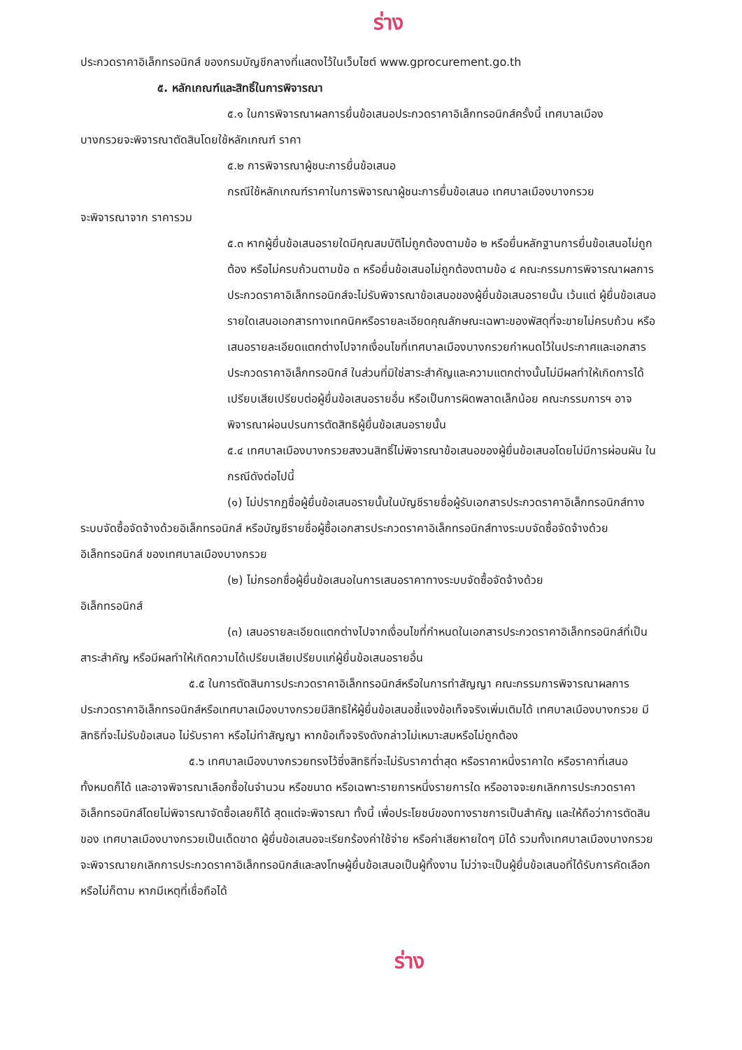ร่าง
ประกวดราคาอิเล็กทรอนิกส์ ของกรมบัญชีกลางที่แสดงไว้ในเว็บไซต์ www.gprocurement.go.th
๕. หลักเกณฑ์และสิทธิ์ในการพิจารณา
๕.๑ ในการพิจารณาผลการยื่นข้อเสนอประกวดราคาอิเล็กทรอนิกส์ครั้งนี้ เทศบาลเมือง
บางกรวยจะพิจารณาตัดสินโดยใช้หลักเกณฑ์ ราคา
๕.๒ การพิจารณาผู้ชนะการยื่นข้อเสนอ
กรณีใช้หลักเกณฑ์ราคาในการพิจารณาผู้ชนะการยื่นข้อเสนอ เทศบาลเมืองบางกรวย
จะพิจารณาจาก ราคารวม
๕.๓ หากผู้ยื่นข้อเสนอรายใดมีคุณสมบัติไม่ถูกต้องตามข้อ ๒ หรือยื่นหลักฐานการยื่นข้อเสนอไม่ถูกต้อง หรือไม่ครบถ้วนตามข้อ ๓ หรือยื่นข้อเสนอไม่ถูกต้องตามข้อ ๔ คณะกรรมการพิจารณาผลการประกวดราคาอิเล็กทรอนิกส์จะไม่รับพิจารณาข้อเสนอของผู้ยื่นข้อเสนอรายนั้น เว้นแต่ ผู้ยื่นข้อเสนอรายใดเสนอเอกสารทางเทคนิคหรือรายละเอียดคุณลักษณะเฉพาะของพัสดุที่จะขายไม่ครบถ้วน หรือเสนอรายละเอียดแตกต่างไปจากเงื่อนไขที่เทศบาลเมืองบางกรวยกำหนดไว้ในประกาศและเอกสารประกวดราคาอิเล็กทรอนิกส์ ในส่วนที่มิใช่สาระสำคัญและความแตกต่างนั้นไม่มีผลทำให้เกิดการได้เปรียบเสียเปรียบต่อผู้ยื่นข้อเสนอรายอื่น หรือเป็นการผิดพลาดเล็กน้อย คณะกรรมการฯ อาจพิจารณาผ่อนปรนการตัดสิทธิผู้ยื่นข้อเสนอรายนั้น
๕.๔ เทศบาลเมืองบางกรวยสงวนสิทธิ์ไม่พิจารณาข้อเสนอของผู้ยื่นข้อเสนอโดยไม่มีการผ่อนผัน ในกรณีดังต่อไปนี้
(๑) ไม่ปรากฏชื่อผู้ยื่นข้อเสนอรายนั้นในบัญชีรายชื่อผู้รับเอกสารประกวดราคาอิเล็กทรอนิกส์ทางระบบจัดซื้อจัดจ้างด้วยอิเล็กทรอนิกส์ หรือบัญชีรายชื่อผู้ซื้อเอกสารประกวดราคาอิเล็กทรอนิกส์ทางระบบจัดซื้อจัดจ้างด้วยอิเล็กทรอนิกส์ ของเทศบาลเมืองบางกรวย
(๒) ไม่กรอกชื่อผู้ยื่นข้อเสนอในการเสนอราคาทางระบบจัดซื้อจัดจ้างด้วย
อิเล็กทรอนิกส์
(๓) เสนอรายละเอียดแตกต่างไปจากเงื่อนไขที่กำหนดในเอกสารประกวดราคาอิเล็กทรอนิกส์ที่เป็นสาระสำคัญ หรือมีผลทำให้เกิดความได้เปรียบเสียเปรียบแก่ผู้ยื่นข้อเสนอรายอื่น
๕.๕ ในการตัดสินการประกวดราคาอิเล็กทรอนิกส์หรือในการทำสัญญา คณะกรรมการพิจารณาผลการประกวดราคาอิเล็กทรอนิกส์หรือเทศบาลเมืองบางกรวยมีสิทธิให้ผู้ยื่นข้อเสนอชี้แจงข้อเท็จจริงเพิ่มเติมได้ เทศบาลเมืองบางกรวย มีสิทธิที่จะไม่รับข้อเสนอ ไม่รับราคา หรือไม่ทำสัญญา หากข้อเท็จจริงดังกล่าวไม่เหมาะสมหรือไม่ถูกต้อง
๕.๖ เทศบาลเมืองบางกรวยทรงไว้ซึ่งสิทธิที่จะไม่รับราคาต่ำสุด หรือราคาหนึ่งราคาใด หรือราคาที่เสนอทั้งหมดก็ได้ และอาจพิจารณาเลือกซื้อในจำนวน หรือขนาด หรือเฉพาะรายการหนึ่งรายการใด หรืออาจจะยกเลิกการประกวดราคาอิเล็กทรอนิกส์โดยไม่พิจารณาจัดซื้อเลยก็ได้ สุดแต่จะพิจารณา ทั้งนี้ เพื่อประโยชน์ของทางราชการเป็นสำคัญ และให้ถือว่าการตัดสินของ เทศบาลเมืองบางกรวยเป็นเด็ดขาด ผู้ยื่นข้อเสนอจะเรียกร้องค่าใช้จ่าย หรือค่าเสียหายใดๆ มิได้ รวมทั้งเทศบาลเมืองบางกรวย จะพิจารณายกเลิกการประกวดราคาอิเล็กทรอนิกส์และลงโทษผู้ยื่นข้อเสนอเป็นผู้ทิ้งงาน ไม่ว่าจะเป็นผู้ยื่นข้อเสนอที่ได้รับการคัดเลือกหรือไม่ก็ตาม หากมีเหตุที่เชื่อถือได้
ร่าง